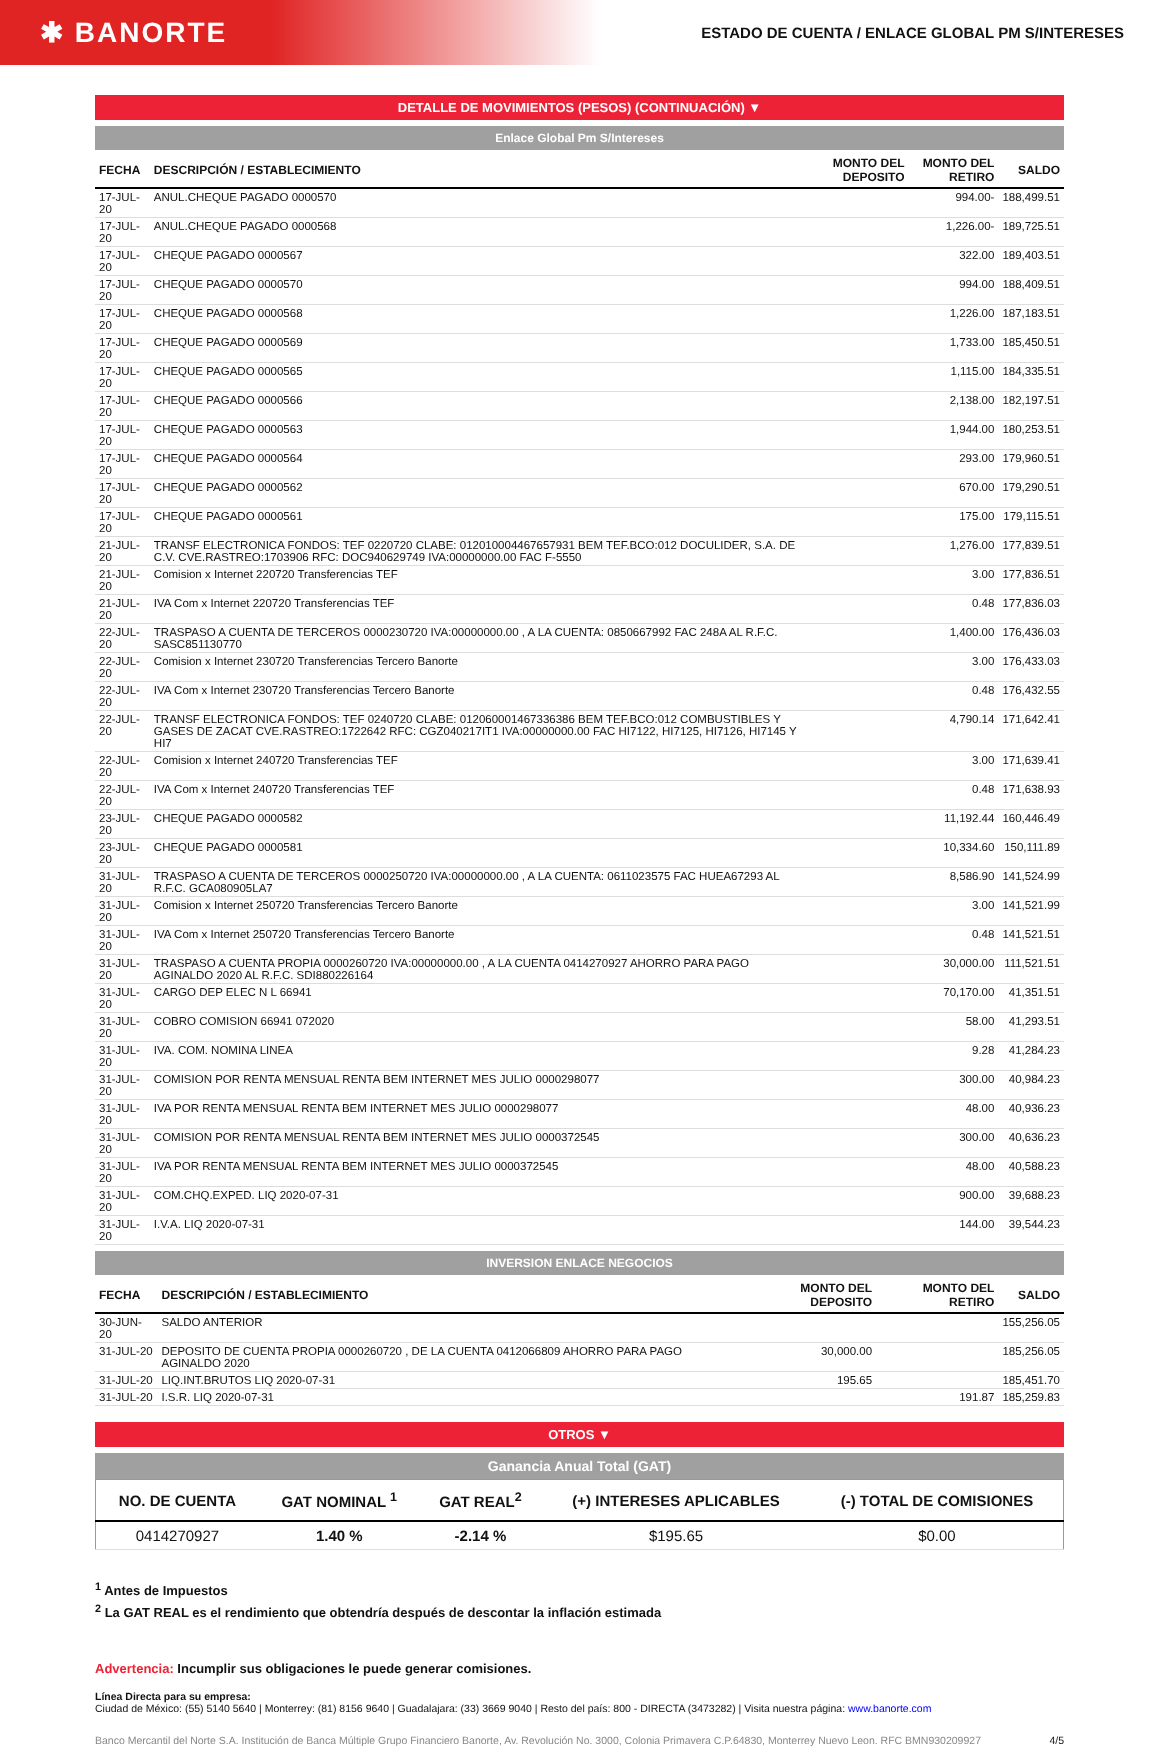✱ BANORTE
ESTADO DE CUENTA / ENLACE GLOBAL PM S/INTERESES
DETALLE DE MOVIMIENTOS (PESOS) (CONTINUACIÓN) ▼
Enlace Global Pm S/Intereses
| FECHA | DESCRIPCIÓN / ESTABLECIMIENTO | MONTO DEL DEPOSITO | MONTO DEL RETIRO | SALDO |
| --- | --- | --- | --- | --- |
| 17-JUL-20 | ANUL.CHEQUE PAGADO 0000570 | | 994.00- | 188,499.51 |
| 17-JUL-20 | ANUL.CHEQUE PAGADO 0000568 | | 1,226.00- | 189,725.51 |
| 17-JUL-20 | CHEQUE PAGADO 0000567 | | 322.00 | 189,403.51 |
| 17-JUL-20 | CHEQUE PAGADO 0000570 | | 994.00 | 188,409.51 |
| 17-JUL-20 | CHEQUE PAGADO 0000568 | | 1,226.00 | 187,183.51 |
| 17-JUL-20 | CHEQUE PAGADO 0000569 | | 1,733.00 | 185,450.51 |
| 17-JUL-20 | CHEQUE PAGADO 0000565 | | 1,115.00 | 184,335.51 |
| 17-JUL-20 | CHEQUE PAGADO 0000566 | | 2,138.00 | 182,197.51 |
| 17-JUL-20 | CHEQUE PAGADO 0000563 | | 1,944.00 | 180,253.51 |
| 17-JUL-20 | CHEQUE PAGADO 0000564 | | 293.00 | 179,960.51 |
| 17-JUL-20 | CHEQUE PAGADO 0000562 | | 670.00 | 179,290.51 |
| 17-JUL-20 | CHEQUE PAGADO 0000561 | | 175.00 | 179,115.51 |
| 21-JUL-20 | TRANSF ELECTRONICA FONDOS: TEF 0220720 CLABE: 012010004467657931 BEM TEF.BCO:012 DOCULIDER, S.A. DE C.V. CVE.RASTREO:1703906 RFC: DOC940629749 IVA:00000000.00 FAC F-5550 | | 1,276.00 | 177,839.51 |
| 21-JUL-20 | Comision x Internet 220720 Transferencias TEF | | 3.00 | 177,836.51 |
| 21-JUL-20 | IVA Com x Internet 220720 Transferencias TEF | | 0.48 | 177,836.03 |
| 22-JUL-20 | TRASPASO A CUENTA DE TERCEROS 0000230720 IVA:00000000.00 , A LA CUENTA: 0850667992 FAC 248A AL R.F.C. SASC851130770 | | 1,400.00 | 176,436.03 |
| 22-JUL-20 | Comision x Internet 230720 Transferencias Tercero Banorte | | 3.00 | 176,433.03 |
| 22-JUL-20 | IVA Com x Internet 230720 Transferencias Tercero Banorte | | 0.48 | 176,432.55 |
| 22-JUL-20 | TRANSF ELECTRONICA FONDOS: TEF 0240720 CLABE: 012060001467336386 BEM TEF.BCO:012 COMBUSTIBLES Y GASES DE ZACAT CVE.RASTREO:1722642 RFC: CGZ040217IT1 IVA:00000000.00 FAC HI7122, HI7125, HI7126, HI7145 Y HI7 | | 4,790.14 | 171,642.41 |
| 22-JUL-20 | Comision x Internet 240720 Transferencias TEF | | 3.00 | 171,639.41 |
| 22-JUL-20 | IVA Com x Internet 240720 Transferencias TEF | | 0.48 | 171,638.93 |
| 23-JUL-20 | CHEQUE PAGADO 0000582 | | 11,192.44 | 160,446.49 |
| 23-JUL-20 | CHEQUE PAGADO 0000581 | | 10,334.60 | 150,111.89 |
| 31-JUL-20 | TRASPASO A CUENTA DE TERCEROS 0000250720 IVA:00000000.00 , A LA CUENTA: 0611023575 FAC HUEA67293 AL R.F.C. GCA080905LA7 | | 8,586.90 | 141,524.99 |
| 31-JUL-20 | Comision x Internet 250720 Transferencias Tercero Banorte | | 3.00 | 141,521.99 |
| 31-JUL-20 | IVA Com x Internet 250720 Transferencias Tercero Banorte | | 0.48 | 141,521.51 |
| 31-JUL-20 | TRASPASO A CUENTA PROPIA 0000260720 IVA:00000000.00 , A LA CUENTA 0414270927 AHORRO PARA PAGO AGINALDO 2020 AL R.F.C. SDI880226164 | | 30,000.00 | 111,521.51 |
| 31-JUL-20 | CARGO DEP ELEC N L 66941 | | 70,170.00 | 41,351.51 |
| 31-JUL-20 | COBRO COMISION 66941 072020 | | 58.00 | 41,293.51 |
| 31-JUL-20 | IVA. COM. NOMINA LINEA | | 9.28 | 41,284.23 |
| 31-JUL-20 | COMISION POR RENTA MENSUAL RENTA BEM INTERNET MES JULIO 0000298077 | | 300.00 | 40,984.23 |
| 31-JUL-20 | IVA POR RENTA MENSUAL RENTA BEM INTERNET MES JULIO 0000298077 | | 48.00 | 40,936.23 |
| 31-JUL-20 | COMISION POR RENTA MENSUAL RENTA BEM INTERNET MES JULIO 0000372545 | | 300.00 | 40,636.23 |
| 31-JUL-20 | IVA POR RENTA MENSUAL RENTA BEM INTERNET MES JULIO 0000372545 | | 48.00 | 40,588.23 |
| 31-JUL-20 | COM.CHQ.EXPED. LIQ 2020-07-31 | | 900.00 | 39,688.23 |
| 31-JUL-20 | I.V.A. LIQ 2020-07-31 | | 144.00 | 39,544.23 |
INVERSION ENLACE NEGOCIOS
| FECHA | DESCRIPCIÓN / ESTABLECIMIENTO | MONTO DEL DEPOSITO | MONTO DEL RETIRO | SALDO |
| --- | --- | --- | --- | --- |
| 30-JUN-20 | SALDO ANTERIOR | | | 155,256.05 |
| 31-JUL-20 | DEPOSITO DE CUENTA PROPIA 0000260720 , DE LA CUENTA 0412066809 AHORRO PARA PAGO AGINALDO 2020 | 30,000.00 | | 185,256.05 |
| 31-JUL-20 | LIQ.INT.BRUTOS LIQ 2020-07-31 | 195.65 | | 185,451.70 |
| 31-JUL-20 | I.S.R. LIQ 2020-07-31 | | 191.87 | 185,259.83 |
OTROS ▼
Ganancia Anual Total (GAT)
| NO. DE CUENTA | GAT NOMINAL <sup>1</sup> | GAT REAL<sup>2</sup> | (+) INTERESES APLICABLES | (-) TOTAL DE COMISIONES |
| --- | --- | --- | --- | --- |
| 0414270927 | 1.40 % | -2.14 % | $195.65 | $0.00 |
<sup>1</sup> Antes de Impuestos
<sup>2</sup> La GAT REAL es el rendimiento que obtendría después de descontar la inflación estimada
Advertencia: Incumplir sus obligaciones le puede generar comisiones.
Línea Directa para su empresa:
Ciudad de México: (55) 5140 5640 | Monterrey: (81) 8156 9640 | Guadalajara: (33) 3669 9040 | Resto del país: 800 - DIRECTA (3473282) | Visita nuestra página: www.banorte.com
Banco Mercantil del Norte S.A. Institución de Banca Múltiple Grupo Financiero Banorte, Av. Revolución No. 3000, Colonia Primavera C.P.64830, Monterrey Nuevo Leon. RFC BMN930209927 4/5